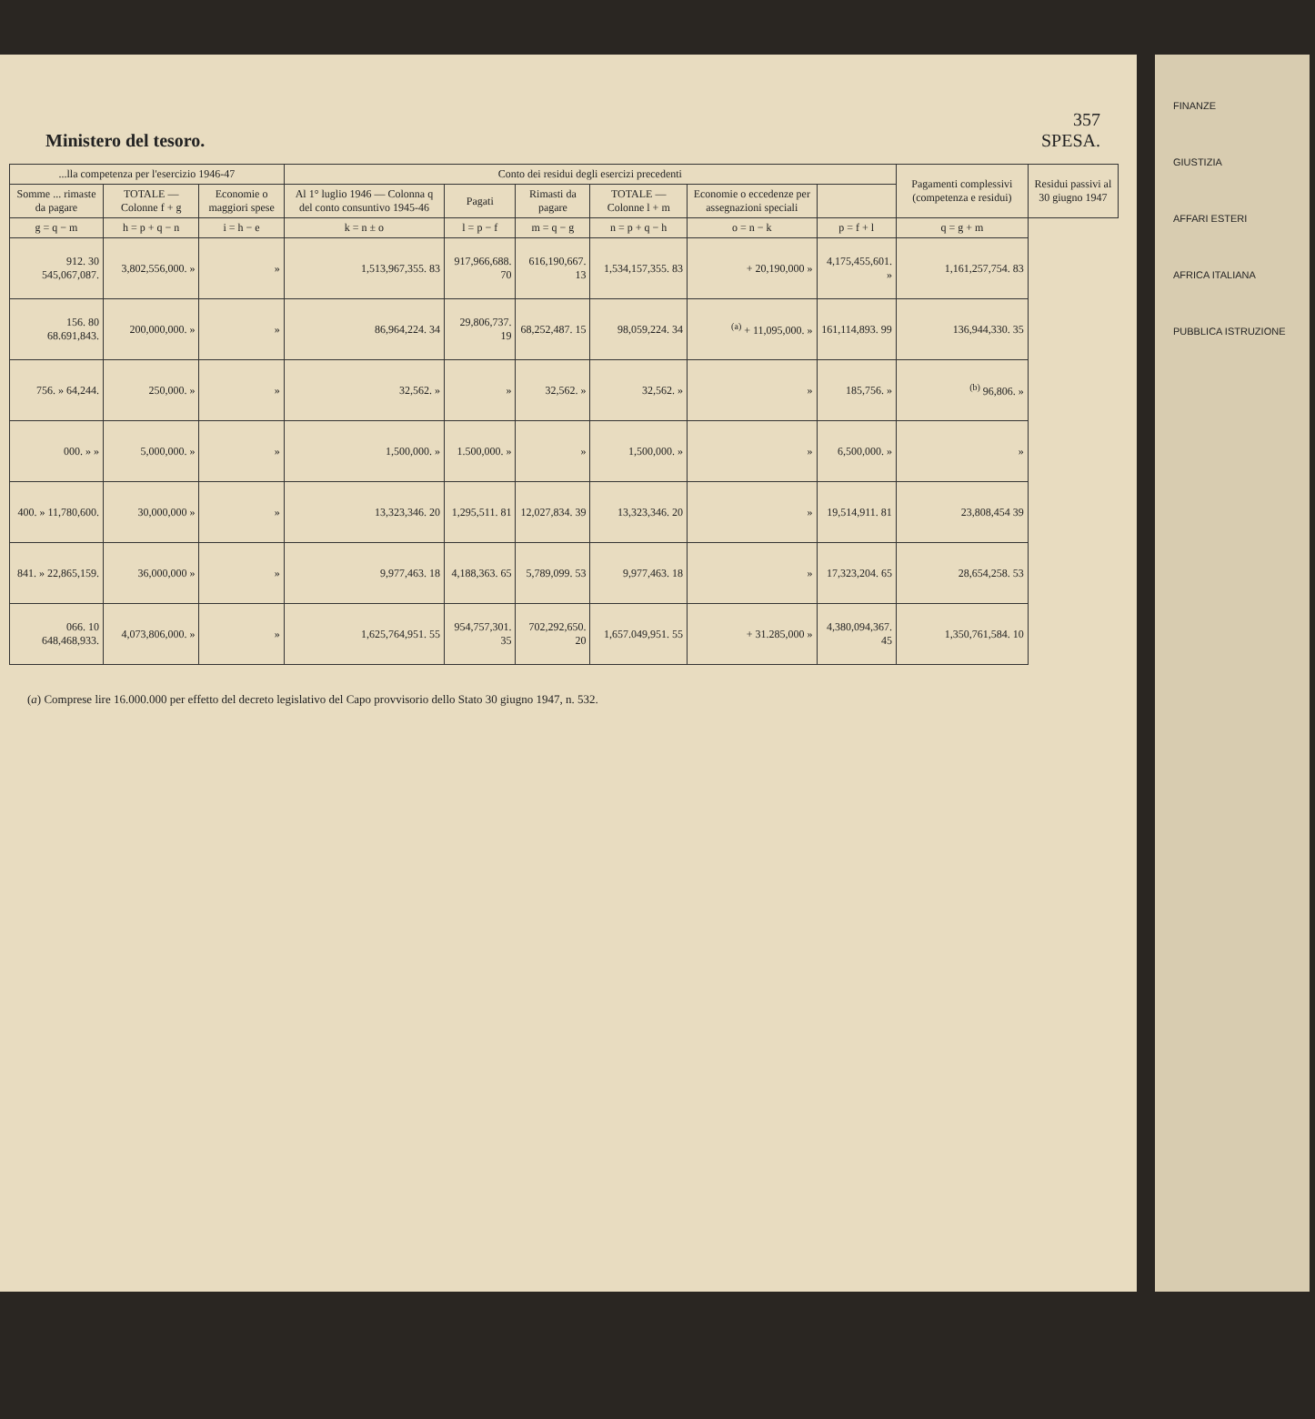357
Ministero del tesoro. SPESA.
| ...lla competenza per l'esercizio 1946-47 | | | Conto dei residui degli esercizi precedenti | | | | | | Pagamenti complessivi (competenza e residui) | Residui passivi al 30 giugno 1947 |
| --- | --- | --- | --- | --- | --- | --- | --- | --- | --- | --- |
| Somme ... rimaste da pagare | TOTALE — Colonne f + g | Economie o maggiori spese | Al 1° luglio 1946 — Colonna q del conto consuntivo 1945-46 | Pagati | Rimasti da pagare | TOTALE — Colonne l + m | Economie o eccedenze per assegnazioni speciali | | | |
| g = q − m | h = p + q − n | i = h − e | k = n ± o | l = p − f | m = q − g | n = p + q − h | o = n − k | p = f + l | q = g + m | |
| 912. 30 545,067,087. | 3,802,556,000. » | » | 1,513,967,355. 83 | 917,966,688. 70 | 616,190,667. 13 | 1,534,157,355. 83 | + 20,190,000 » | 4,175,455,601. » | 1,161,257,754. 83 | |
| 156. 80 68.691,843. | 200,000,000. » | » | 86,964,224. 34 | 29,806,737. 19 | 68,252,487. 15 | 98,059,224. 34 | <sup>(a)</sup> + 11,095,000. » | 161,114,893. 99 | 136,944,330. 35 | |
| 756. » 64,244. | 250,000. » | » | 32,562. » | » | 32,562. » | 32,562. » | » | 185,756. » | <sup>(b)</sup> 96,806. » | |
| 000. » » | 5,000,000. » | » | 1,500,000. » | 1.500,000. » | » | 1,500,000. » | » | 6,500,000. » | » | |
| 400. » 11,780,600. | 30,000,000 » | » | 13,323,346. 20 | 1,295,511. 81 | 12,027,834. 39 | 13,323,346. 20 | » | 19,514,911. 81 | 23,808,454 39 | |
| 841. » 22,865,159. | 36,000,000 » | » | 9,977,463. 18 | 4,188,363. 65 | 5,789,099. 53 | 9,977,463. 18 | » | 17,323,204. 65 | 28,654,258. 53 | |
| 066. 10 648,468,933. | 4,073,806,000. » | » | 1,625,764,951. 55 | 954,757,301. 35 | 702,292,650. 20 | 1,657.049,951. 55 | + 31.285,000 » | 4,380,094,367. 45 | 1,350,761,584. 10 | |
(a) Comprese lire 16.000.000 per effetto del decreto legislativo del Capo provvisorio dello Stato 30 giugno 1947, n. 532.
FINANZE
GIUSTIZIA
AFFARI ESTERI
AFRICA ITALIANA
PUBBLICA ISTRUZIONE